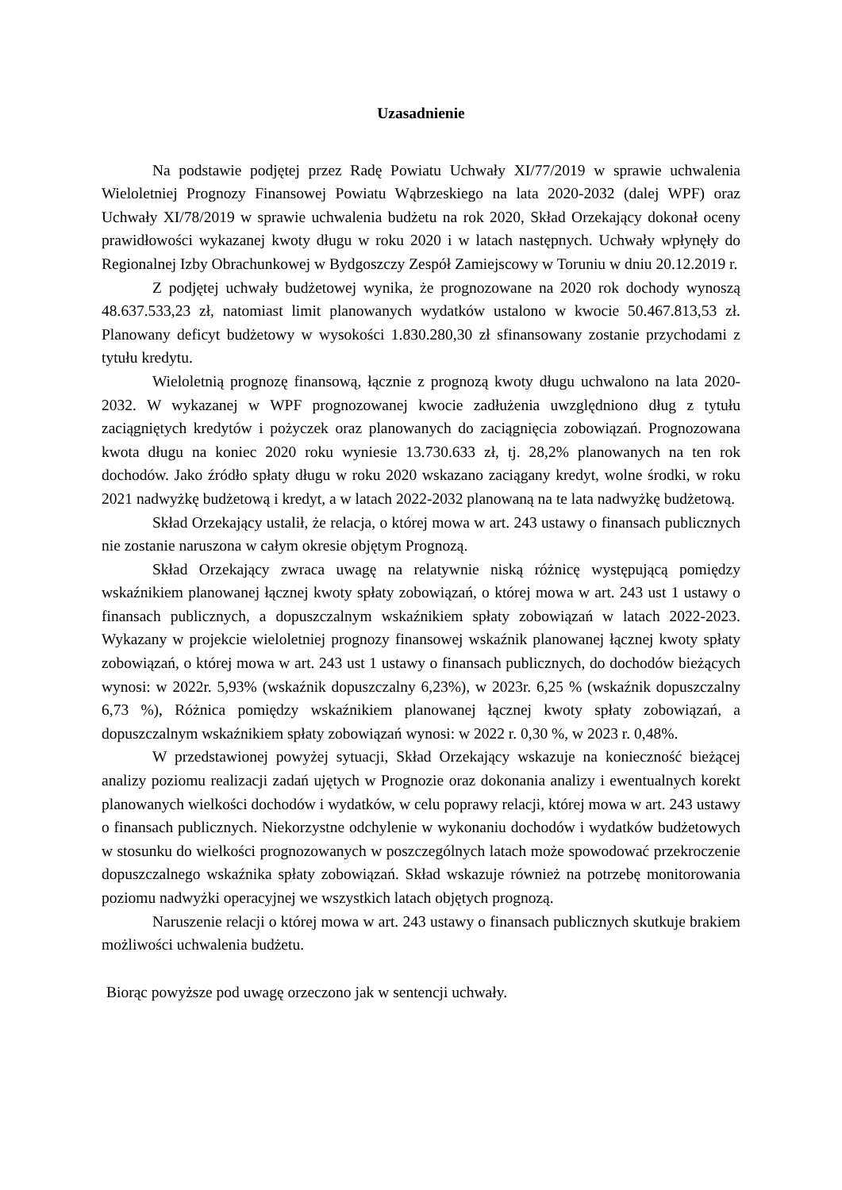Uzasadnienie
Na podstawie podjętej przez Radę Powiatu Uchwały XI/77/2019 w sprawie uchwalenia Wieloletniej Prognozy Finansowej Powiatu Wąbrzeskiego na lata 2020-2032 (dalej WPF) oraz Uchwały XI/78/2019 w sprawie uchwalenia budżetu na rok 2020, Skład Orzekający dokonał oceny prawidłowości wykazanej kwoty długu w roku 2020 i w latach następnych. Uchwały wpłynęły do Regionalnej Izby Obrachunkowej w Bydgoszczy Zespół Zamiejscowy w Toruniu w dniu 20.12.2019 r.
Z podjętej uchwały budżetowej wynika, że prognozowane na 2020 rok dochody wynoszą 48.637.533,23 zł, natomiast limit planowanych wydatków ustalono w kwocie 50.467.813,53 zł. Planowany deficyt budżetowy w wysokości 1.830.280,30 zł sfinansowany zostanie przychodami z tytułu kredytu.
Wieloletnią prognozę finansową, łącznie z prognozą kwoty długu uchwalono na lata 2020-2032. W wykazanej w WPF prognozowanej kwocie zadłużenia uwzględniono dług z tytułu zaciągniętych kredytów i pożyczek oraz planowanych do zaciągnięcia zobowiązań. Prognozowana kwota długu na koniec 2020 roku wyniesie 13.730.633 zł, tj. 28,2% planowanych na ten rok dochodów. Jako źródło spłaty długu w roku 2020 wskazano zaciągany kredyt, wolne środki, w roku 2021 nadwyżkę budżetową i kredyt, a w latach 2022-2032 planowaną na te lata nadwyżkę budżetową.
Skład Orzekający ustalił, że relacja, o której mowa w art. 243 ustawy o finansach publicznych nie zostanie naruszona w całym okresie objętym Prognozą.
Skład Orzekający zwraca uwagę na relatywnie niską różnicę występującą pomiędzy wskaźnikiem planowanej łącznej kwoty spłaty zobowiązań, o której mowa w art. 243 ust 1 ustawy o finansach publicznych, a dopuszczalnym wskaźnikiem spłaty zobowiązań w latach 2022-2023. Wykazany w projekcie wieloletniej prognozy finansowej wskaźnik planowanej łącznej kwoty spłaty zobowiązań, o której mowa w art. 243 ust 1 ustawy o finansach publicznych, do dochodów bieżących wynosi: w 2022r. 5,93% (wskaźnik dopuszczalny 6,23%), w 2023r. 6,25 % (wskaźnik dopuszczalny 6,73 %), Różnica pomiędzy wskaźnikiem planowanej łącznej kwoty spłaty zobowiązań, a dopuszczalnym wskaźnikiem spłaty zobowiązań wynosi: w 2022 r. 0,30 %, w 2023 r. 0,48%.
W przedstawionej powyżej sytuacji, Skład Orzekający wskazuje na konieczność bieżącej analizy poziomu realizacji zadań ujętych w Prognozie oraz dokonania analizy i ewentualnych korekt planowanych wielkości dochodów i wydatków, w celu poprawy relacji, której mowa w art. 243 ustawy o finansach publicznych. Niekorzystne odchylenie w wykonaniu dochodów i wydatków budżetowych w stosunku do wielkości prognozowanych w poszczególnych latach może spowodować przekroczenie dopuszczalnego wskaźnika spłaty zobowiązań. Skład wskazuje również na potrzebę monitorowania poziomu nadwyżki operacyjnej we wszystkich latach objętych prognozą.
Naruszenie relacji o której mowa w art. 243 ustawy o finansach publicznych skutkuje brakiem możliwości uchwalenia budżetu.
Biorąc powyższe pod uwagę orzeczono jak w sentencji uchwały.